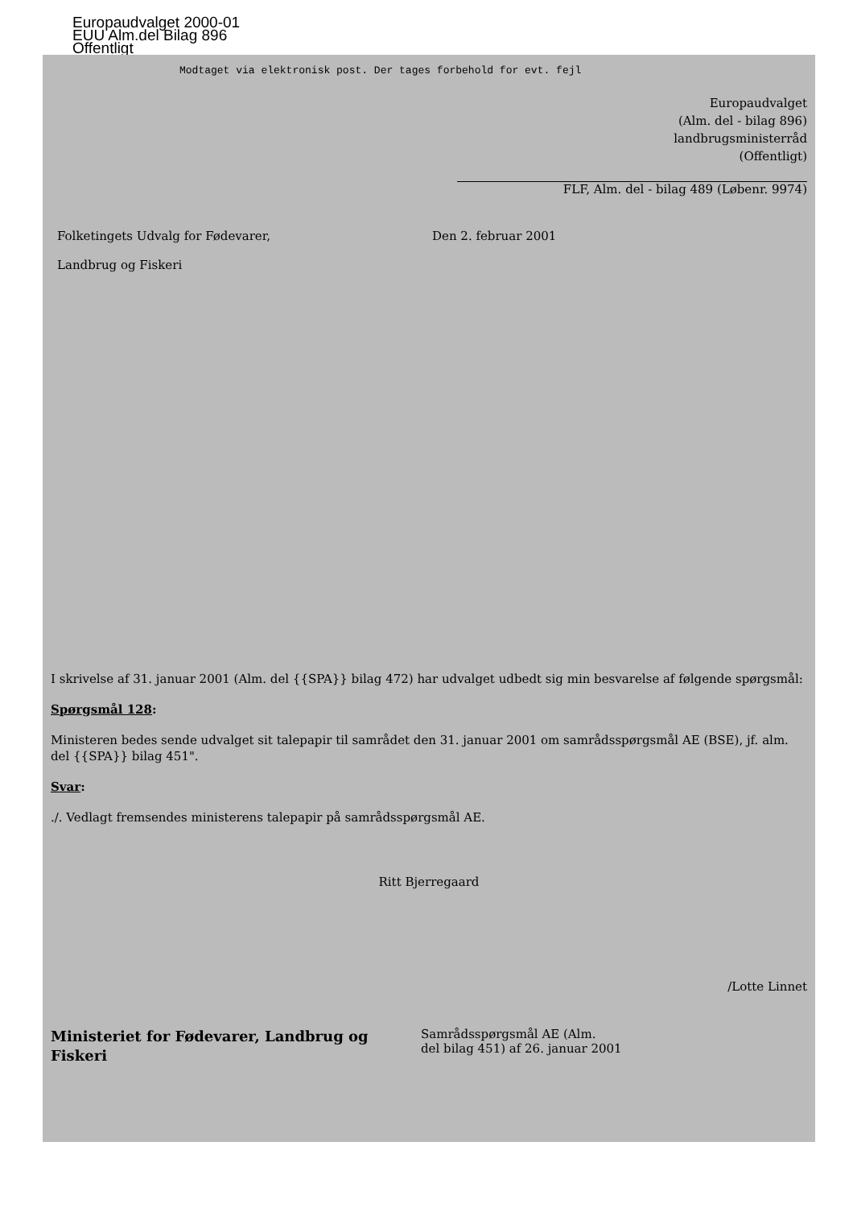Europaudvalget 2000-01
EUU Alm.del Bilag 896
Offentligt
Modtaget via elektronisk post. Der tages forbehold for evt. fejl
Europaudvalget
(Alm. del - bilag 896)
landbrugsministerråd
(Offentligt)
FLF, Alm. del - bilag 489 (Løbenr. 9974)
Folketingets Udvalg for Fødevarer,
Landbrug og Fiskeri
Den 2. februar 2001
I skrivelse af 31. januar 2001 (Alm. del {{SPA}} bilag 472) har udvalget udbedt sig min besvarelse af følgende spørgsmål:
Spørgsmål 128:
Ministeren bedes sende udvalget sit talepapir til samrådet den 31. januar 2001 om samrådsspørgsmål AE (BSE), jf. alm. del {{SPA}} bilag 451".
Svar:
./. Vedlagt fremsendes ministerens talepapir på samrådsspørgsmål AE.
Ritt Bjerregaard
/Lotte Linnet
Ministeriet for Fødevarer, Landbrug og Fiskeri
Samrådsspørgsmål AE (Alm.
del bilag 451) af 26. januar 2001